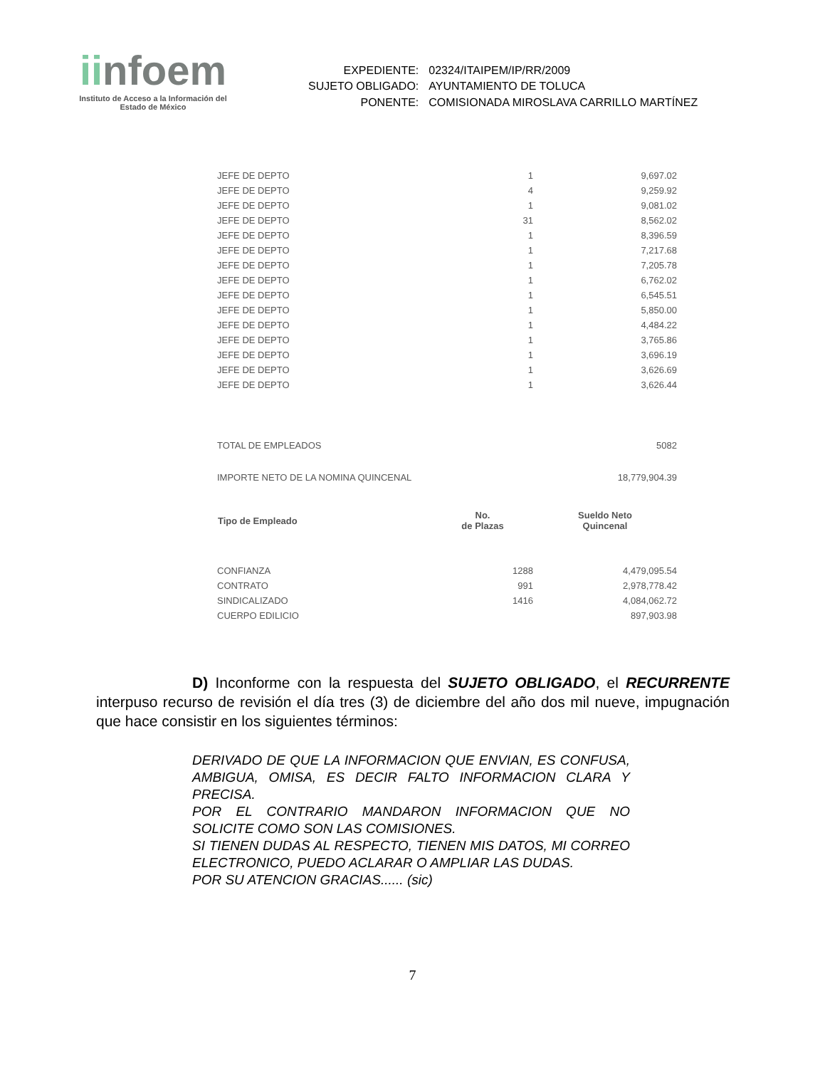iinfoem
Instituto de Acceso a la Información del
Estado de México
| EXPEDIENTE: | 02324/ITAIPEM/IP/RR/2009 |
| SUJETO OBLIGADO: | AYUNTAMIENTO DE TOLUCA |
| PONENTE: | COMISIONADA MIROSLAVA CARRILLO MARTÍNEZ |
| JEFE DE DEPTO | 1 | 9,697.02 |
| JEFE DE DEPTO | 4 | 9,259.92 |
| JEFE DE DEPTO | 1 | 9,081.02 |
| JEFE DE DEPTO | 31 | 8,562.02 |
| JEFE DE DEPTO | 1 | 8,396.59 |
| JEFE DE DEPTO | 1 | 7,217.68 |
| JEFE DE DEPTO | 1 | 7,205.78 |
| JEFE DE DEPTO | 1 | 6,762.02 |
| JEFE DE DEPTO | 1 | 6,545.51 |
| JEFE DE DEPTO | 1 | 5,850.00 |
| JEFE DE DEPTO | 1 | 4,484.22 |
| JEFE DE DEPTO | 1 | 3,765.86 |
| JEFE DE DEPTO | 1 | 3,696.19 |
| JEFE DE DEPTO | 1 | 3,626.69 |
| JEFE DE DEPTO | 1 | 3,626.44 |
| TOTAL DE EMPLEADOS | | 5082 |
| IMPORTE NETO DE LA NOMINA QUINCENAL | | 18,779,904.39 |
| Tipo de Empleado | No. de Plazas | Sueldo Neto Quincenal |
| CONFIANZA | 1288 | 4,479,095.54 |
| CONTRATO | 991 | 2,978,778.42 |
| SINDICALIZADO | 1416 | 4,084,062.72 |
| CUERPO EDILICIO | | 897,903.98 |
D) Inconforme con la respuesta del SUJETO OBLIGADO, el RECURRENTE interpuso recurso de revisión el día tres (3) de diciembre del año dos mil nueve, impugnación que hace consistir en los siguientes términos:
DERIVADO DE QUE LA INFORMACION QUE ENVIAN, ES CONFUSA, AMBIGUA, OMISA, ES DECIR FALTO INFORMACION CLARA Y PRECISA.
POR EL CONTRARIO MANDARON INFORMACION QUE NO SOLICITE COMO SON LAS COMISIONES.
SI TIENEN DUDAS AL RESPECTO, TIENEN MIS DATOS, MI CORREO ELECTRONICO, PUEDO ACLARAR O AMPLIAR LAS DUDAS.
POR SU ATENCION GRACIAS...... (sic)
7